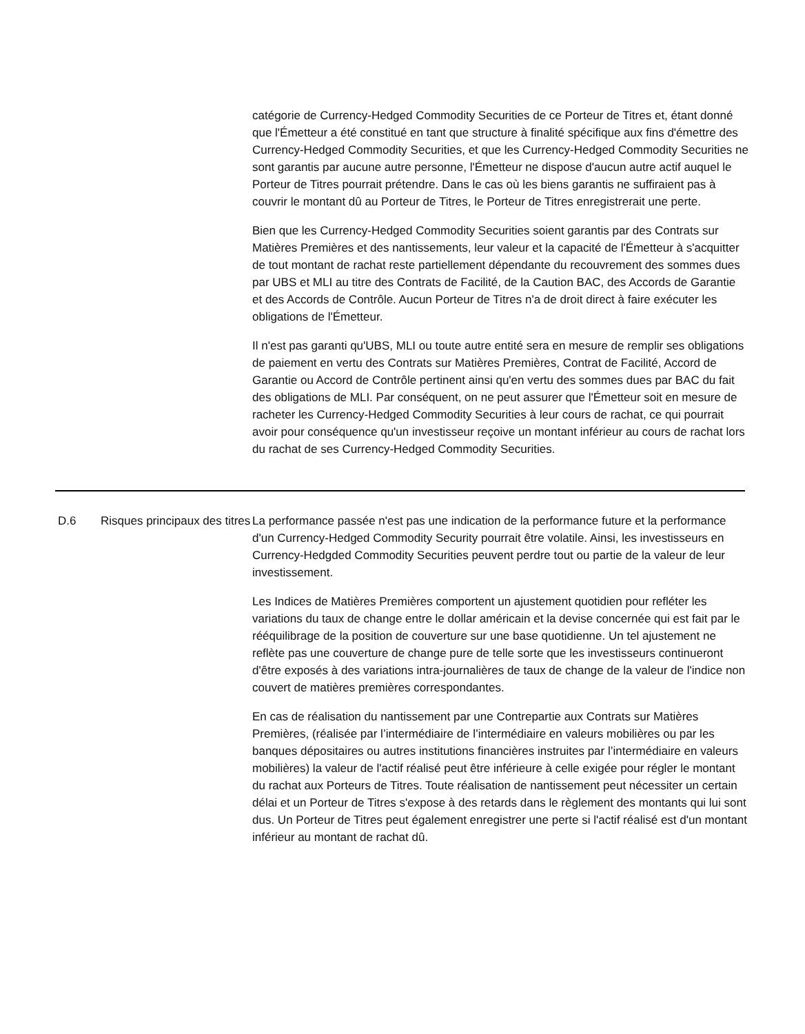catégorie de Currency-Hedged Commodity Securities de ce Porteur de Titres et, étant donné que l'Émetteur a été constitué en tant que structure à finalité spécifique aux fins d'émettre des Currency-Hedged Commodity Securities, et que les Currency-Hedged Commodity Securities ne sont garantis par aucune autre personne, l'Émetteur ne dispose d'aucun autre actif auquel le Porteur de Titres pourrait prétendre. Dans le cas où les biens garantis ne suffiraient pas à couvrir le montant dû au Porteur de Titres, le Porteur de Titres enregistrerait une perte.
Bien que les Currency-Hedged Commodity Securities soient garantis par des Contrats sur Matières Premières et des nantissements, leur valeur et la capacité de l'Émetteur à s'acquitter de tout montant de rachat reste partiellement dépendante du recouvrement des sommes dues par UBS et MLI au titre des Contrats de Facilité, de la Caution BAC, des Accords de Garantie et des Accords de Contrôle. Aucun Porteur de Titres n'a de droit direct à faire exécuter les obligations de l'Émetteur.
Il n'est pas garanti qu'UBS, MLI ou toute autre entité sera en mesure de remplir ses obligations de paiement en vertu des Contrats sur Matières Premières, Contrat de Facilité, Accord de Garantie ou Accord de Contrôle pertinent ainsi qu'en vertu des sommes dues par BAC du fait des obligations de MLI. Par conséquent, on ne peut assurer que l'Émetteur soit en mesure de racheter les Currency-Hedged Commodity Securities à leur cours de rachat, ce qui pourrait avoir pour conséquence qu'un investisseur reçoive un montant inférieur au cours de rachat lors du rachat de ses Currency-Hedged Commodity Securities.
| D.6 | Risques principaux des titres | La performance passée n'est pas une indication de la performance future et la performance d'un Currency-Hedged Commodity Security pourrait être volatile. Ainsi, les investisseurs en Currency-Hedgded Commodity Securities peuvent perdre tout ou partie de la valeur de leur investissement. Les Indices de Matières Premières comportent un ajustement quotidien pour refléter les variations du taux de change entre le dollar américain et la devise concernée qui est fait par le rééquilibrage de la position de couverture sur une base quotidienne. Un tel ajustement ne reflète pas une couverture de change pure de telle sorte que les investisseurs continueront d'être exposés à des variations intra-journalières de taux de change de la valeur de l'indice non couvert de matières premières correspondantes. En cas de réalisation du nantissement par une Contrepartie aux Contrats sur Matières Premières, (réalisée par l’intermédiaire de l’intermédiaire en valeurs mobilières ou par les banques dépositaires ou autres institutions financières instruites par l’intermédiaire en valeurs mobilières) la valeur de l'actif réalisé peut être inférieure à celle exigée pour régler le montant du rachat aux Porteurs de Titres. Toute réalisation de nantissement peut nécessiter un certain délai et un Porteur de Titres s'expose à des retards dans le règlement des montants qui lui sont dus. Un Porteur de Titres peut également enregistrer une perte si l'actif réalisé est d'un montant inférieur au montant de rachat dû. |